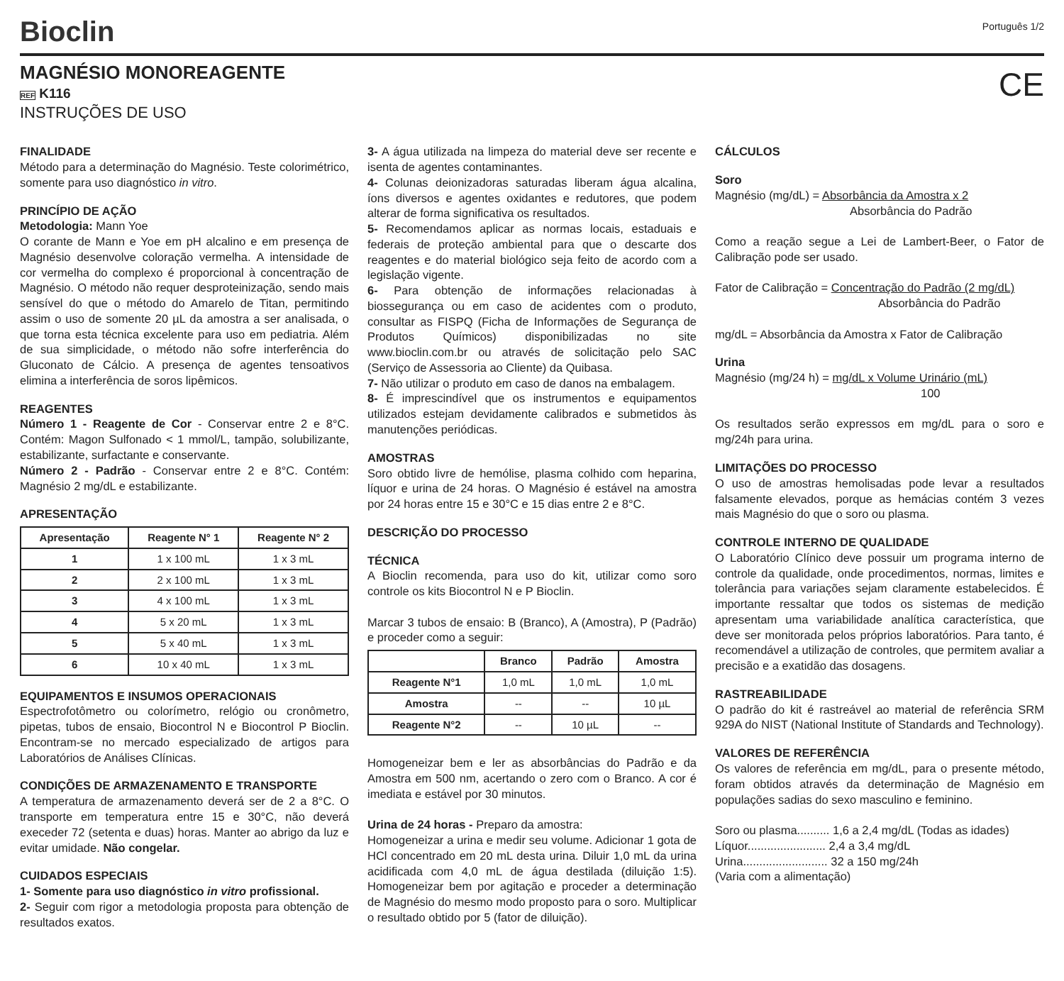Bioclin
Português 1/2
MAGNÉSIO MONOREAGENTE
REF K116
INSTRUÇÕES DE USO
CE
FINALIDADE
Método para a determinação do Magnésio. Teste colorimétrico, somente para uso diagnóstico in vitro.
PRINCÍPIO DE AÇÃO
Metodologia: Mann Yoe
O corante de Mann e Yoe em pH alcalino e em presença de Magnésio desenvolve coloração vermelha. A intensidade de cor vermelha do complexo é proporcional à concentração de Magnésio. O método não requer desproteinização, sendo mais sensível do que o método do Amarelo de Titan, permitindo assim o uso de somente 20 µL da amostra a ser analisada, o que torna esta técnica excelente para uso em pediatria. Além de sua simplicidade, o método não sofre interferência do Gluconato de Cálcio. A presença de agentes tensoativos elimina a interferência de soros lipêmicos.
REAGENTES
Número 1 - Reagente de Cor - Conservar entre 2 e 8°C. Contém: Magon Sulfonado < 1 mmol/L, tampão, solubilizante, estabilizante, surfactante e conservante.
Número 2 - Padrão - Conservar entre 2 e 8°C. Contém: Magnésio 2 mg/dL e estabilizante.
APRESENTAÇÃO
| Apresentação | Reagente N° 1 | Reagente N° 2 |
| --- | --- | --- |
| 1 | 1 x 100 mL | 1 x 3 mL |
| 2 | 2 x 100 mL | 1 x 3 mL |
| 3 | 4 x 100 mL | 1 x 3 mL |
| 4 | 5 x 20 mL | 1 x 3 mL |
| 5 | 5 x 40 mL | 1 x 3 mL |
| 6 | 10 x 40 mL | 1 x 3 mL |
EQUIPAMENTOS E INSUMOS OPERACIONAIS
Espectrofotômetro ou colorímetro, relógio ou cronômetro, pipetas, tubos de ensaio, Biocontrol N e Biocontrol P Bioclin. Encontram-se no mercado especializado de artigos para Laboratórios de Análises Clínicas.
CONDIÇÕES DE ARMAZENAMENTO E TRANSPORTE
A temperatura de armazenamento deverá ser de 2 a 8°C. O transporte em temperatura entre 15 e 30°C, não deverá execeder 72 (setenta e duas) horas. Manter ao abrigo da luz e evitar umidade. Não congelar.
CUIDADOS ESPECIAIS
1- Somente para uso diagnóstico in vitro profissional.
2- Seguir com rigor a metodologia proposta para obtenção de resultados exatos.
3- A água utilizada na limpeza do material deve ser recente e isenta de agentes contaminantes.
4- Colunas deionizadoras saturadas liberam água alcalina, íons diversos e agentes oxidantes e redutores, que podem alterar de forma significativa os resultados.
5- Recomendamos aplicar as normas locais, estaduais e federais de proteção ambiental para que o descarte dos reagentes e do material biológico seja feito de acordo com a legislação vigente.
6- Para obtenção de informações relacionadas à biossegurança ou em caso de acidentes com o produto, consultar as FISPQ (Ficha de Informações de Segurança de Produtos Químicos) disponibilizadas no site www.bioclin.com.br ou através de solicitação pelo SAC (Serviço de Assessoria ao Cliente) da Quibasa.
7- Não utilizar o produto em caso de danos na embalagem.
8- É imprescindível que os instrumentos e equipamentos utilizados estejam devidamente calibrados e submetidos às manutenções periódicas.
AMOSTRAS
Soro obtido livre de hemólise, plasma colhido com heparina, líquor e urina de 24 horas. O Magnésio é estável na amostra por 24 horas entre 15 e 30°C e 15 dias entre 2 e 8°C.
DESCRIÇÃO DO PROCESSO
TÉCNICA
A Bioclin recomenda, para uso do kit, utilizar como soro controle os kits Biocontrol N e P Bioclin.
Marcar 3 tubos de ensaio: B (Branco), A (Amostra), P (Padrão) e proceder como a seguir:
| | Branco | Padrão | Amostra |
| --- | --- | --- | --- |
| Reagente N°1 | 1,0 mL | 1,0 mL | 1,0 mL |
| Amostra | -- | -- | 10 µL |
| Reagente N°2 | -- | 10 µL | -- |
Homogeneizar bem e ler as absorbâncias do Padrão e da Amostra em 500 nm, acertando o zero com o Branco. A cor é imediata e estável por 30 minutos.
Urina de 24 horas - Preparo da amostra:
Homogeneizar a urina e medir seu volume. Adicionar 1 gota de HCl concentrado em 20 mL desta urina. Diluir 1,0 mL da urina acidificada com 4,0 mL de água destilada (diluição 1:5). Homogeneizar bem por agitação e proceder a determinação de Magnésio do mesmo modo proposto para o soro. Multiplicar o resultado obtido por 5 (fator de diluição).
CÁLCULOS
Soro
Magnésio (mg/dL) = Absorbância da Amostra x 2
Absorbância do Padrão
Como a reação segue a Lei de Lambert-Beer, o Fator de Calibração pode ser usado.
Fator de Calibração = Concentração do Padrão (2 mg/dL)
Absorbância do Padrão
mg/dL = Absorbância da Amostra x Fator de Calibração
Urina
Magnésio (mg/24 h) = mg/dL x Volume Urinário (mL)
100
Os resultados serão expressos em mg/dL para o soro e mg/24h para urina.
LIMITAÇÕES DO PROCESSO
O uso de amostras hemolisadas pode levar a resultados falsamente elevados, porque as hemácias contém 3 vezes mais Magnésio do que o soro ou plasma.
CONTROLE INTERNO DE QUALIDADE
O Laboratório Clínico deve possuir um programa interno de controle da qualidade, onde procedimentos, normas, limites e tolerância para variações sejam claramente estabelecidos. É importante ressaltar que todos os sistemas de medição apresentam uma variabilidade analítica característica, que deve ser monitorada pelos próprios laboratórios. Para tanto, é recomendável a utilização de controles, que permitem avaliar a precisão e a exatidão das dosagens.
RASTREABILIDADE
O padrão do kit é rastreável ao material de referência SRM 929A do NIST (National Institute of Standards and Technology).
VALORES DE REFERÊNCIA
Os valores de referência em mg/dL, para o presente método, foram obtidos através da determinação de Magnésio em populações sadias do sexo masculino e feminino.
Soro ou plasma.......... 1,6 a 2,4 mg/dL (Todas as idades)
Líquor........................ 2,4 a 3,4 mg/dL
Urina.......................... 32 a 150 mg/24h
(Varia com a alimentação)